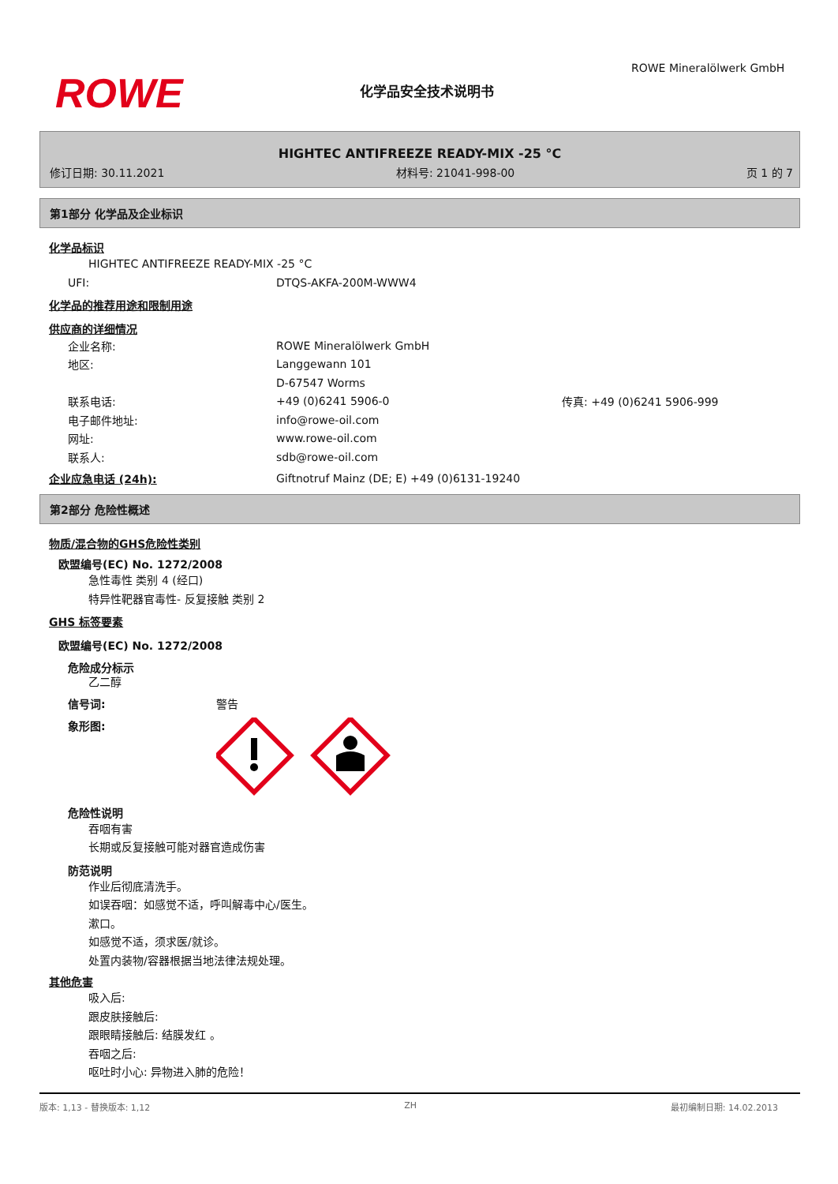ROWE 化学品安全技术说明书
ROWE Mineralölwerk GmbH
HIGHTEC ANTIFREEZE READY-MIX -25 °C
修订日期: 30.11.2021 材料号: 21041-998-00 页 1 的 7
第1部分 化学品及企业标识
化学品标识
HIGHTEC ANTIFREEZE READY-MIX -25 °C
UFI: DTQS-AKFA-200M-WWW4
化学品的推荐用途和限制用途
供应商的详细情况
企业名称: ROWE Mineralölwerk GmbH
地区: Langgewann 101
D-67547 Worms
联系电话: +49 (0)6241 5906-0 传真: +49 (0)6241 5906-999
电子邮件地址: info@rowe-oil.com
网址: www.rowe-oil.com
联系人: sdb@rowe-oil.com
企业应急电话 (24h): Giftnotruf Mainz (DE; E) +49 (0)6131-19240
第2部分 危险性概述
物质/混合物的GHS危险性类别
欧盟编号(EC) No. 1272/2008
急性毒性 类别 4 (经口)
特异性靶器官毒性- 反复接触 类别 2
GHS 标签要素
欧盟编号(EC) No. 1272/2008
危险成分标示
乙二醇
信号词: 警告
象形图:
危险性说明
吞咽有害
长期或反复接触可能对器官造成伤害
防范说明
作业后彻底清洗手。
如误吞咽：如感觉不适，呼叫解毒中心/医生。
漱口。
如感觉不适，须求医/就诊。
处置内装物/容器根据当地法律法规处理。
其他危害
吸入后:
跟皮肤接触后:
跟眼睛接触后: 结膜发红 。
吞咽之后:
呕吐时小心: 异物进入肺的危险！
版本: 1,13 - 替换版本: 1,12 ZH 最初编制日期: 14.02.2013